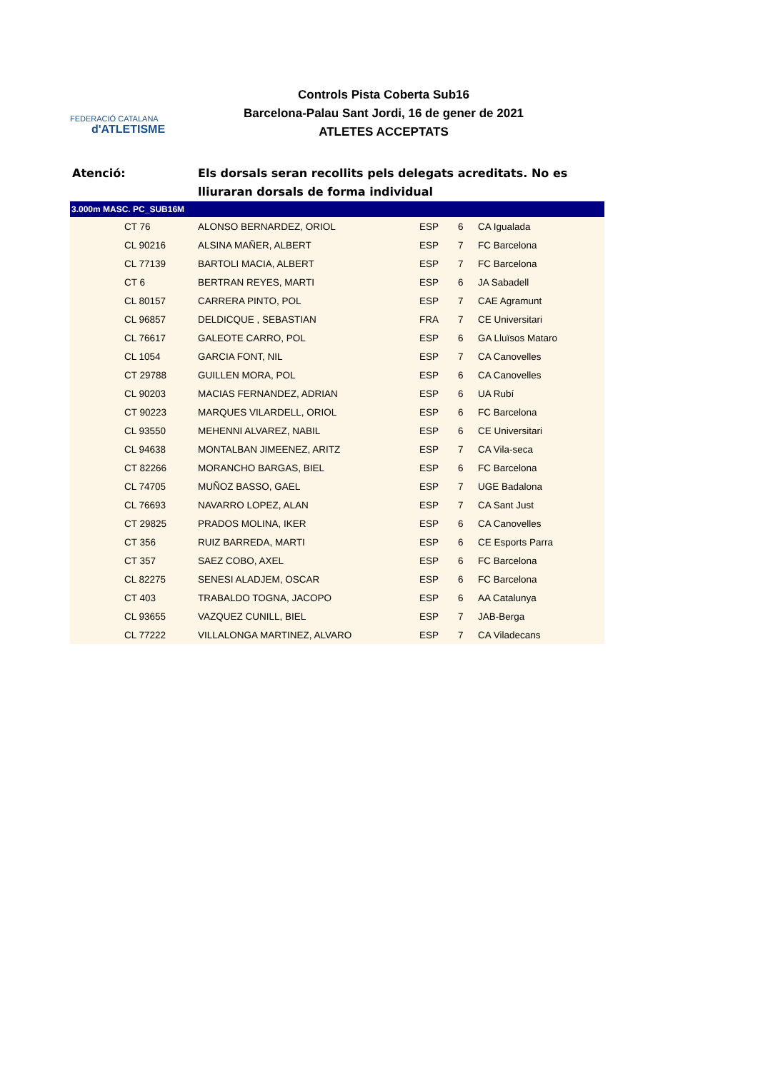FEDERACIÓ CATALANA
d'ATLETISME
Controls Pista Coberta Sub16
Barcelona-Palau Sant Jordi, 16 de gener de 2021
ATLETES ACCEPTATS
Atenció: Els dorsals seran recollits pels delegats acreditats. No es lliuraran dorsals de forma individual
| 3.000m MASC. PC_SUB16M | | | | | |
| --- | --- | --- | --- | --- | --- |
| | CT 76 | ALONSO BERNARDEZ, ORIOL | ESP | 6 | CA Igualada |
| | CL 90216 | ALSINA MAÑER, ALBERT | ESP | 7 | FC Barcelona |
| | CL 77139 | BARTOLI MACIA, ALBERT | ESP | 7 | FC Barcelona |
| | CT 6 | BERTRAN REYES, MARTI | ESP | 6 | JA Sabadell |
| | CL 80157 | CARRERA PINTO, POL | ESP | 7 | CAE Agramunt |
| | CL 96857 | DELDICQUE , SEBASTIAN | FRA | 7 | CE Universitari |
| | CL 76617 | GALEOTE CARRO, POL | ESP | 6 | GA Lluïsos Mataro |
| | CL 1054 | GARCIA FONT, NIL | ESP | 7 | CA Canovelles |
| | CT 29788 | GUILLEN MORA, POL | ESP | 6 | CA Canovelles |
| | CL 90203 | MACIAS FERNANDEZ, ADRIAN | ESP | 6 | UA Rubí |
| | CT 90223 | MARQUES VILARDELL, ORIOL | ESP | 6 | FC Barcelona |
| | CL 93550 | MEHENNI ALVAREZ, NABIL | ESP | 6 | CE Universitari |
| | CL 94638 | MONTALBAN JIMEENEZ, ARITZ | ESP | 7 | CA Vila-seca |
| | CT 82266 | MORANCHO BARGAS, BIEL | ESP | 6 | FC Barcelona |
| | CL 74705 | MUÑOZ BASSO, GAEL | ESP | 7 | UGE Badalona |
| | CL 76693 | NAVARRO LOPEZ, ALAN | ESP | 7 | CA Sant Just |
| | CT 29825 | PRADOS MOLINA, IKER | ESP | 6 | CA Canovelles |
| | CT 356 | RUIZ BARREDA, MARTI | ESP | 6 | CE Esports Parra |
| | CT 357 | SAEZ COBO, AXEL | ESP | 6 | FC Barcelona |
| | CL 82275 | SENESI ALADJEM, OSCAR | ESP | 6 | FC Barcelona |
| | CT 403 | TRABALDO TOGNA, JACOPO | ESP | 6 | AA Catalunya |
| | CL 93655 | VAZQUEZ CUNILL, BIEL | ESP | 7 | JAB-Berga |
| | CL 77222 | VILLALONGA MARTINEZ, ALVARO | ESP | 7 | CA Viladecans |